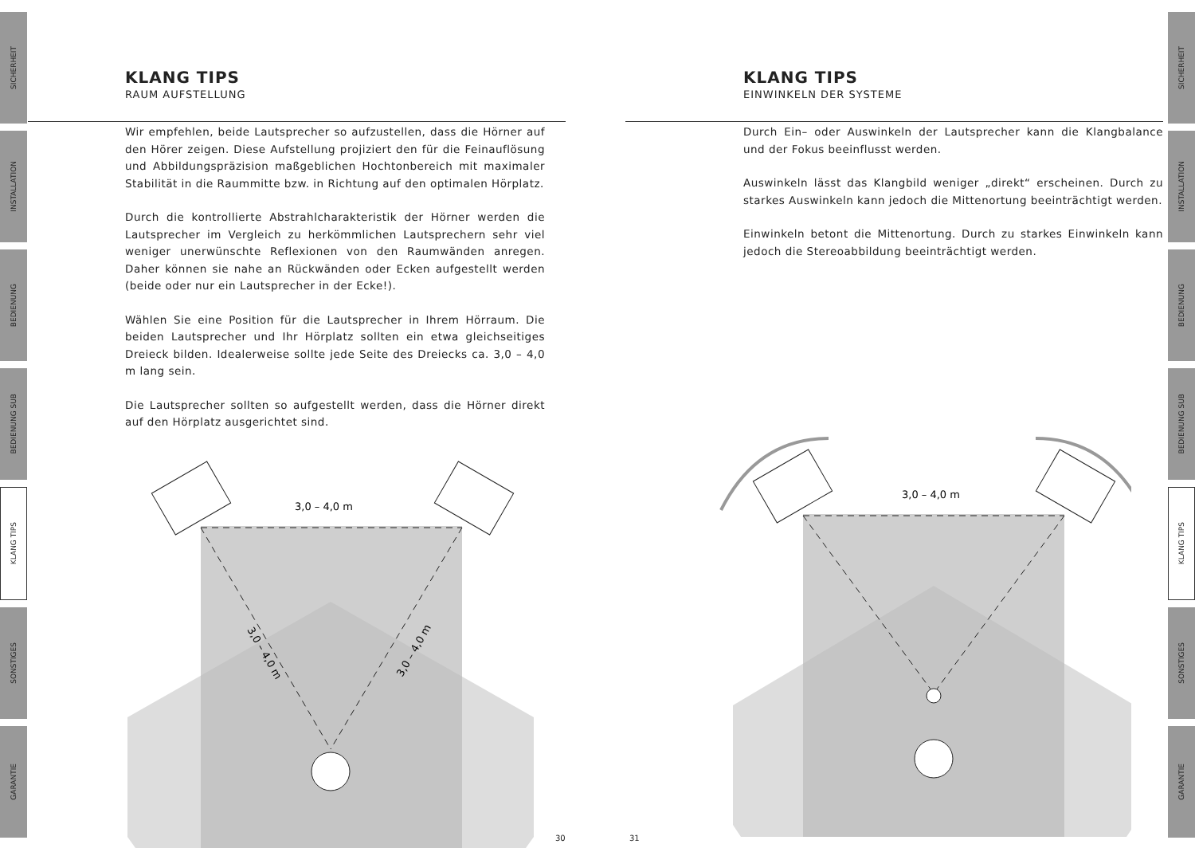SICHERHEIT
INSTALLATION
BEDIENUNG
BEDIENUNG SUB
KLANG TIPS
SONSTIGES
GARANTIE
KLANG TIPS
RAUM AUFSTELLUNG
Wir empfehlen, beide Lautsprecher so aufzustellen, dass die Hörner auf den Hörer zeigen. Diese Aufstellung projiziert den für die Feinauflösung und Abbildungspräzision maßgeblichen Hochtonbereich mit maximaler Stabilität in die Raummitte bzw. in Richtung auf den optimalen Hörplatz.
Durch die kontrollierte Abstrahlcharakteristik der Hörner werden die Lautsprecher im Vergleich zu herkömmlichen Lautsprechern sehr viel weniger unerwünschte Reflexionen von den Raumwänden anregen. Daher können sie nahe an Rückwänden oder Ecken aufgestellt werden (beide oder nur ein Lautsprecher in der Ecke!).
Wählen Sie eine Position für die Lautsprecher in Ihrem Hörraum. Die beiden Lautsprecher und Ihr Hörplatz sollten ein etwa gleichseitiges Dreieck bilden. Idealerweise sollte jede Seite des Dreiecks ca. 3,0 – 4,0 m lang sein.
Die Lautsprecher sollten so aufgestellt werden, dass die Hörner direkt auf den Hörplatz ausgerichtet sind.
3,0 – 4,0 m
3,0 – 4,0 m
3,0 – 4,0 m
30
SICHERHEIT
INSTALLATION
BEDIENUNG
BEDIENUNG SUB
KLANG TIPS
SONSTIGES
GARANTIE
KLANG TIPS
EINWINKELN DER SYSTEME
Durch Ein– oder Auswinkeln der Lautsprecher kann die Klangbalance und der Fokus beeinflusst werden.
Auswinkeln lässt das Klangbild weniger „direkt“ erscheinen. Durch zu starkes Auswinkeln kann jedoch die Mittenortung beeinträchtigt werden.
Einwinkeln betont die Mittenortung. Durch zu starkes Einwinkeln kann jedoch die Stereoabbildung beeinträchtigt werden.
3,0 – 4,0 m
31